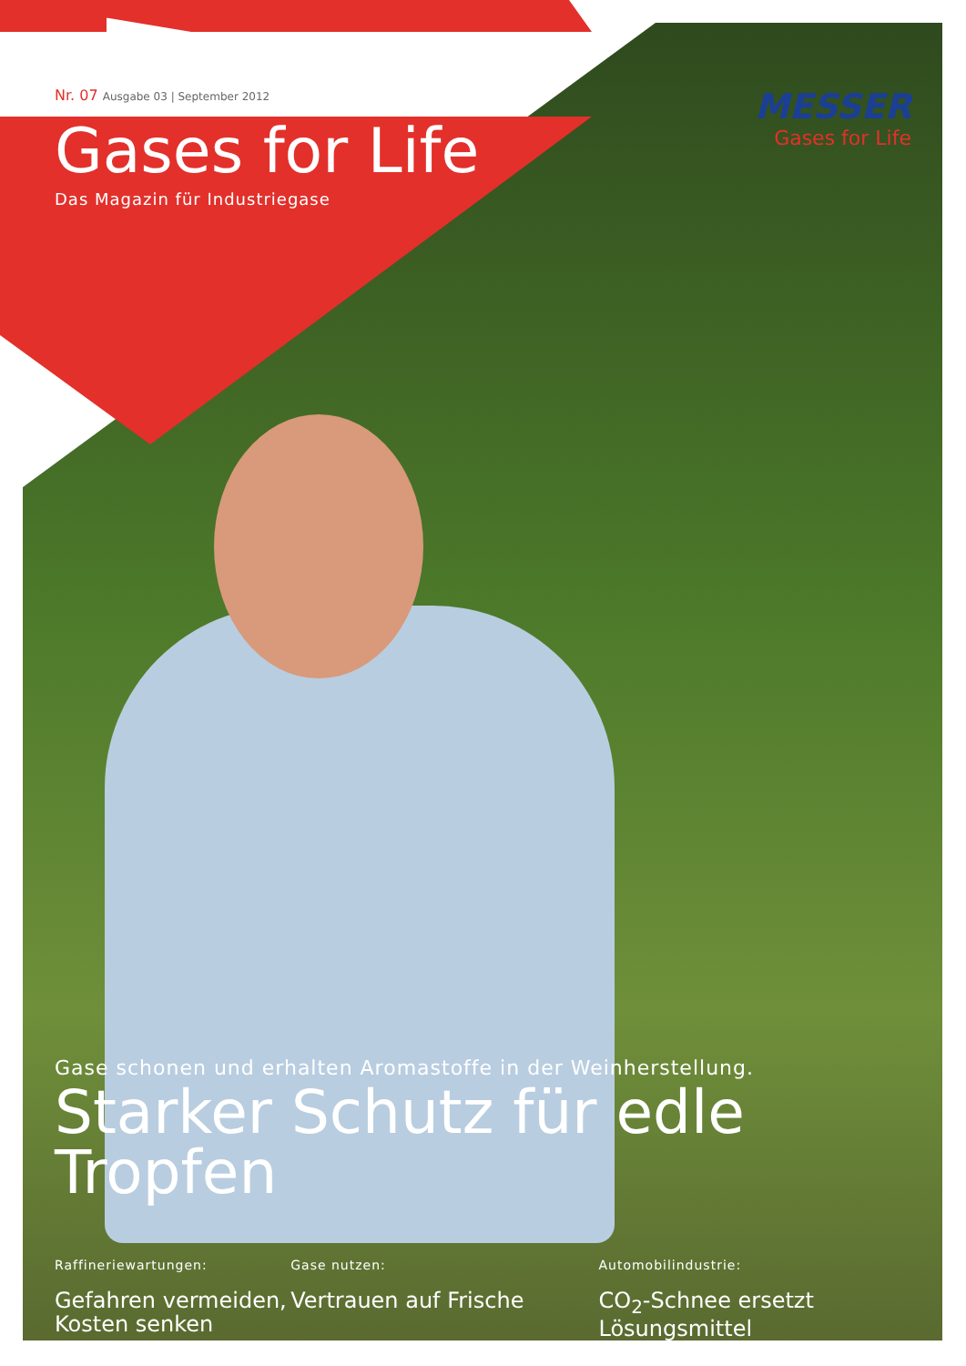Nr. 07 Ausgabe 03 | September 2012
Gases for Life
Das Magazin für Industriegase
MESSER
Gases for Life
Gase schonen und erhalten Aromastoffe in der Weinherstellung.
Starker Schutz für edle Tropfen
Raffineriewartungen:
Gefahren vermeiden, Kosten senken
Gase nutzen:
Vertrauen auf Frische
Automobilindustrie:
CO<sub>2</sub>-Schnee ersetzt Lösungsmittel